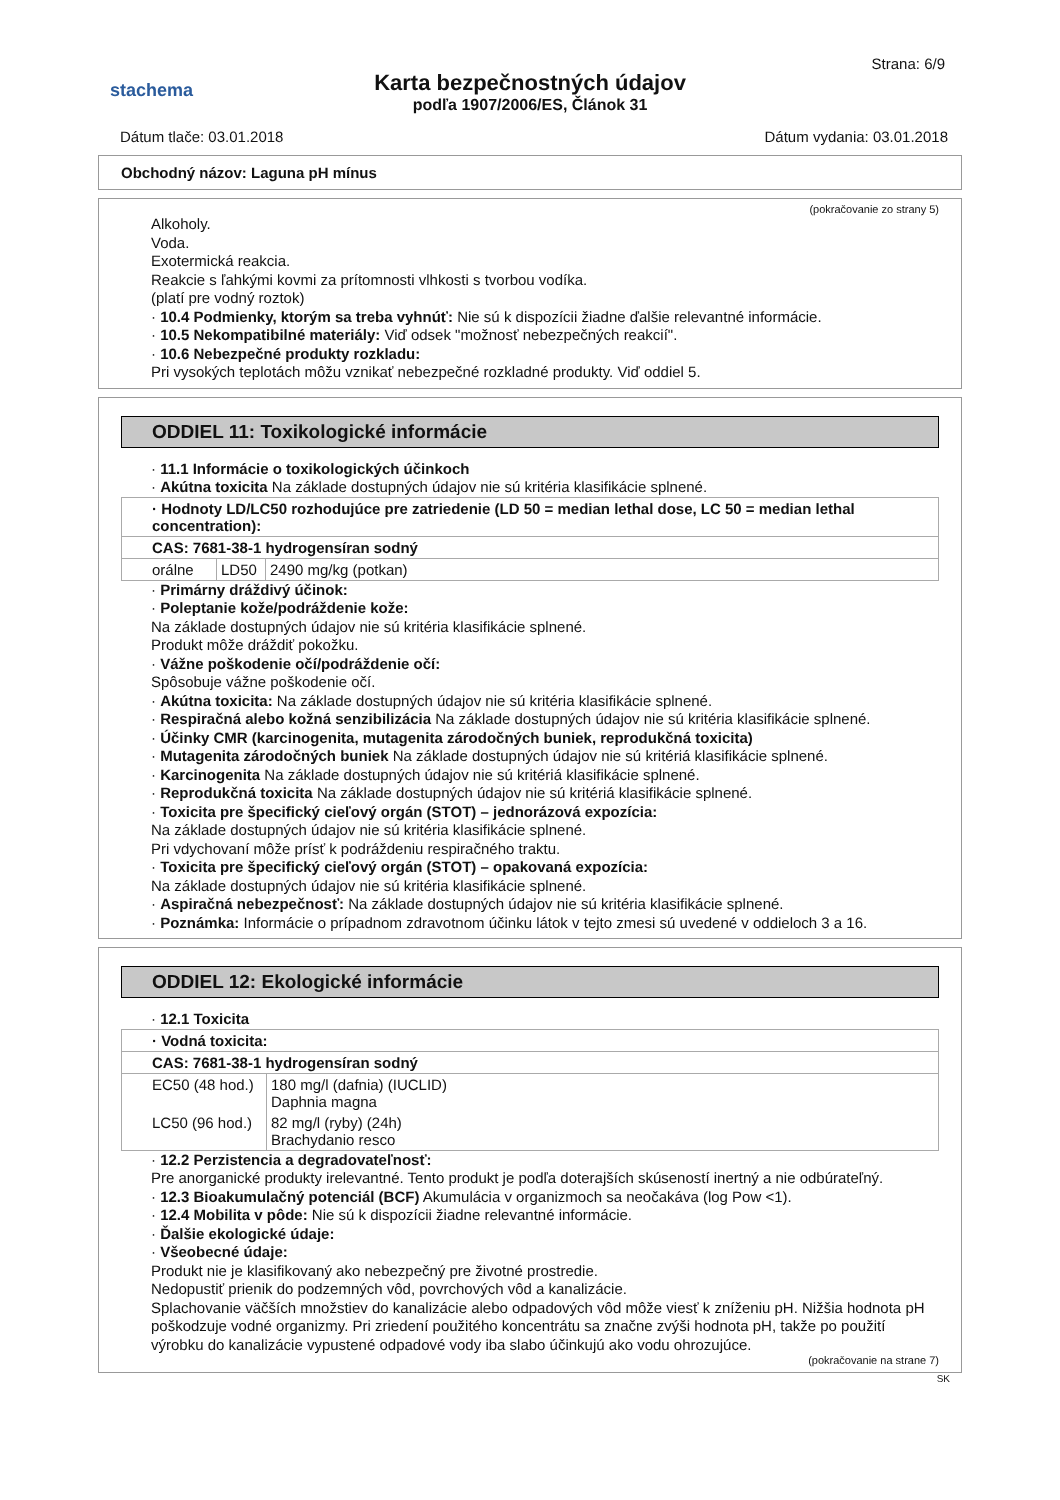stachema
Karta bezpečnostných údajov
podľa 1907/2006/ES, Článok 31
Strana: 6/9
Dátum tlače: 03.01.2018 Dátum vydania: 03.01.2018
Obchodný názov: Laguna pH mínus
(pokračovanie zo strany 5)
Alkoholy.
Voda.
Exotermická reakcia.
Reakcie s ľahkými kovmi za prítomnosti vlhkosti s tvorbou vodíka.
(platí pre vodný roztok)
· 10.4 Podmienky, ktorým sa treba vyhnúť: Nie sú k dispozícii žiadne ďalšie relevantné informácie.
· 10.5 Nekompatibilné materiály: Viď odsek "možnosť nebezpečných reakcií".
· 10.6 Nebezpečné produkty rozkladu:
Pri vysokých teplotách môžu vznikať nebezpečné rozkladné produkty. Viď oddiel 5.
ODDIEL 11: Toxikologické informácie
· 11.1 Informácie o toxikologických účinkoch
· Akútna toxicita Na základe dostupných údajov nie sú kritéria klasifikácie splnené.
| · Hodnoty LD/LC50 rozhodujúce pre zatriedenie (LD 50 = median lethal dose, LC 50 = median lethal concentration): | | |
| CAS: 7681-38-1 hydrogensíran sodný | | |
| orálne | LD50 | 2490 mg/kg (potkan) |
· Primárny dráždivý účinok:
· Poleptanie kože/podráždenie kože:
Na základe dostupných údajov nie sú kritéria klasifikácie splnené.
Produkt môže dráždiť pokožku.
· Vážne poškodenie očí/podráždenie očí:
Spôsobuje vážne poškodenie očí.
· Akútna toxicita: Na základe dostupných údajov nie sú kritéria klasifikácie splnené.
· Respiračná alebo kožná senzibilizácia Na základe dostupných údajov nie sú kritéria klasifikácie splnené.
· Účinky CMR (karcinogenita, mutagenita zárodočných buniek, reprodukčná toxicita)
· Mutagenita zárodočných buniek Na základe dostupných údajov nie sú kritériá klasifikácie splnené.
· Karcinogenita Na základe dostupných údajov nie sú kritériá klasifikácie splnené.
· Reprodukčná toxicita Na základe dostupných údajov nie sú kritériá klasifikácie splnené.
· Toxicita pre špecifický cieľový orgán (STOT) – jednorázová expozícia:
Na základe dostupných údajov nie sú kritéria klasifikácie splnené.
Pri vdychovaní môže prísť k podráždeniu respiračného traktu.
· Toxicita pre špecifický cieľový orgán (STOT) – opakovaná expozícia:
Na základe dostupných údajov nie sú kritéria klasifikácie splnené.
· Aspiračná nebezpečnosť: Na základe dostupných údajov nie sú kritéria klasifikácie splnené.
· Poznámka: Informácie o prípadnom zdravotnom účinku látok v tejto zmesi sú uvedené v oddieloch 3 a 16.
ODDIEL 12: Ekologické informácie
· 12.1 Toxicita
| · Vodná toxicita: | |
| CAS: 7681-38-1 hydrogensíran sodný | |
| EC50 (48 hod.) | 180 mg/l (dafnia) (IUCLID) Daphnia magna |
| LC50 (96 hod.) | 82 mg/l (ryby) (24h) Brachydanio resco |
· 12.2 Perzistencia a degradovateľnosť:
Pre anorganické produkty irelevantné. Tento produkt je podľa doterajších skúseností inertný a nie odbúrateľný.
· 12.3 Bioakumulačný potenciál (BCF) Akumulácia v organizmoch sa neočakáva (log Pow <1).
· 12.4 Mobilita v pôde: Nie sú k dispozícii žiadne relevantné informácie.
· Ďalšie ekologické údaje:
· Všeobecné údaje:
Produkt nie je klasifikovaný ako nebezpečný pre životné prostredie.
Nedopustiť prienik do podzemných vôd, povrchových vôd a kanalizácie.
Splachovanie väčších množstiev do kanalizácie alebo odpadových vôd môže viesť k zníženiu pH. Nižšia hodnota pH poškodzuje vodné organizmy. Pri zriedení použitého koncentrátu sa značne zvýši hodnota pH, takže po použití výrobku do kanalizácie vypustené odpadové vody iba slabo účinkujú ako vodu ohrozujúce.
(pokračovanie na strane 7)
SK